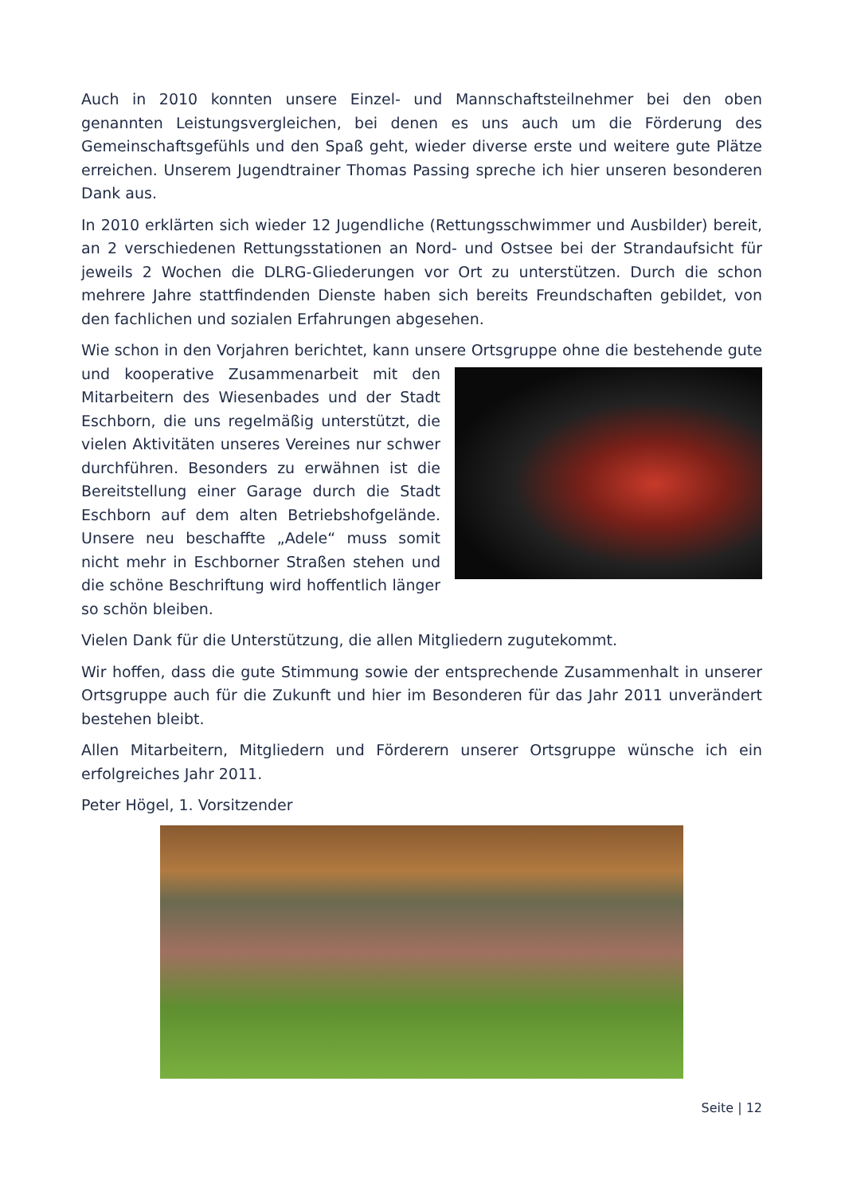Auch in 2010 konnten unsere Einzel- und Mannschaftsteilnehmer bei den oben genannten Leistungsvergleichen, bei denen es uns auch um die Förderung des Gemeinschaftsgefühls und den Spaß geht, wieder diverse erste und weitere gute Plätze erreichen. Unserem Jugendtrainer Thomas Passing spreche ich hier unseren besonderen Dank aus.
In 2010 erklärten sich wieder 12 Jugendliche (Rettungsschwimmer und Ausbilder) bereit, an 2 verschiedenen Rettungsstationen an Nord- und Ostsee bei der Strandaufsicht für jeweils 2 Wochen die DLRG-Gliederungen vor Ort zu unterstützen. Durch die schon mehrere Jahre stattfindenden Dienste haben sich bereits Freundschaften gebildet, von den fachlichen und sozialen Erfahrungen abgesehen.
Wie schon in den Vorjahren berichtet, kann unsere Ortsgruppe ohne die bestehende gute und kooperative Zusammenarbeit mit den Mitarbeitern des Wiesenbades und der Stadt Eschborn, die uns regelmäßig unterstützt, die vielen Aktivitäten unseres Vereines nur schwer durchführen. Besonders zu erwähnen ist die Bereitstellung einer Garage durch die Stadt Eschborn auf dem alten Betriebshofgelände. Unsere neu beschaffte „Adele“ muss somit nicht mehr in Eschborner Straßen stehen und die schöne Beschriftung wird hoffentlich länger so schön bleiben.
Vielen Dank für die Unterstützung, die allen Mitgliedern zugutekommt.
Wir hoffen, dass die gute Stimmung sowie der entsprechende Zusammenhalt in unserer Ortsgruppe auch für die Zukunft und hier im Besonderen für das Jahr 2011 unverändert bestehen bleibt.
Allen Mitarbeitern, Mitgliedern und Förderern unserer Ortsgruppe wünsche ich ein erfolgreiches Jahr 2011.
Peter Högel, 1. Vorsitzender
Seite | 12